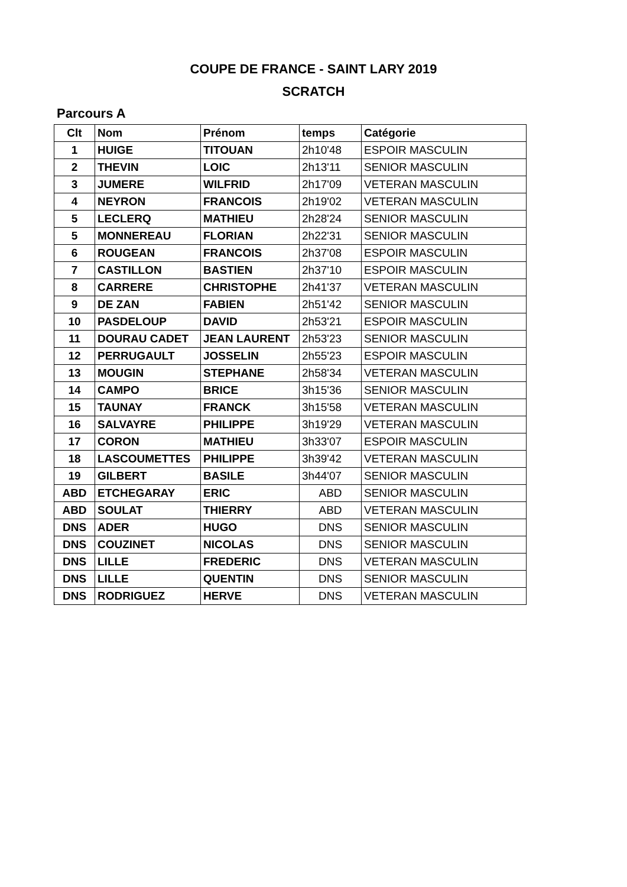COUPE DE FRANCE - SAINT LARY 2019
SCRATCH
Parcours A
| Clt | Nom | Prénom | temps | Catégorie |
| --- | --- | --- | --- | --- |
| 1 | HUIGE | TITOUAN | 2h10'48 | ESPOIR MASCULIN |
| 2 | THEVIN | LOIC | 2h13'11 | SENIOR MASCULIN |
| 3 | JUMERE | WILFRID | 2h17'09 | VETERAN MASCULIN |
| 4 | NEYRON | FRANCOIS | 2h19'02 | VETERAN MASCULIN |
| 5 | LECLERQ | MATHIEU | 2h28'24 | SENIOR MASCULIN |
| 5 | MONNEREAU | FLORIAN | 2h22'31 | SENIOR MASCULIN |
| 6 | ROUGEAN | FRANCOIS | 2h37'08 | ESPOIR MASCULIN |
| 7 | CASTILLON | BASTIEN | 2h37'10 | ESPOIR MASCULIN |
| 8 | CARRERE | CHRISTOPHE | 2h41'37 | VETERAN MASCULIN |
| 9 | DE ZAN | FABIEN | 2h51'42 | SENIOR MASCULIN |
| 10 | PASDELOUP | DAVID | 2h53'21 | ESPOIR MASCULIN |
| 11 | DOURAU CADET | JEAN LAURENT | 2h53'23 | SENIOR MASCULIN |
| 12 | PERRUGAULT | JOSSELIN | 2h55'23 | ESPOIR MASCULIN |
| 13 | MOUGIN | STEPHANE | 2h58'34 | VETERAN MASCULIN |
| 14 | CAMPO | BRICE | 3h15'36 | SENIOR MASCULIN |
| 15 | TAUNAY | FRANCK | 3h15'58 | VETERAN MASCULIN |
| 16 | SALVAYRE | PHILIPPE | 3h19'29 | VETERAN MASCULIN |
| 17 | CORON | MATHIEU | 3h33'07 | ESPOIR MASCULIN |
| 18 | LASCOUMETTES | PHILIPPE | 3h39'42 | VETERAN MASCULIN |
| 19 | GILBERT | BASILE | 3h44'07 | SENIOR MASCULIN |
| ABD | ETCHEGARAY | ERIC | ABD | SENIOR MASCULIN |
| ABD | SOULAT | THIERRY | ABD | VETERAN MASCULIN |
| DNS | ADER | HUGO | DNS | SENIOR MASCULIN |
| DNS | COUZINET | NICOLAS | DNS | SENIOR MASCULIN |
| DNS | LILLE | FREDERIC | DNS | VETERAN MASCULIN |
| DNS | LILLE | QUENTIN | DNS | SENIOR MASCULIN |
| DNS | RODRIGUEZ | HERVE | DNS | VETERAN MASCULIN |